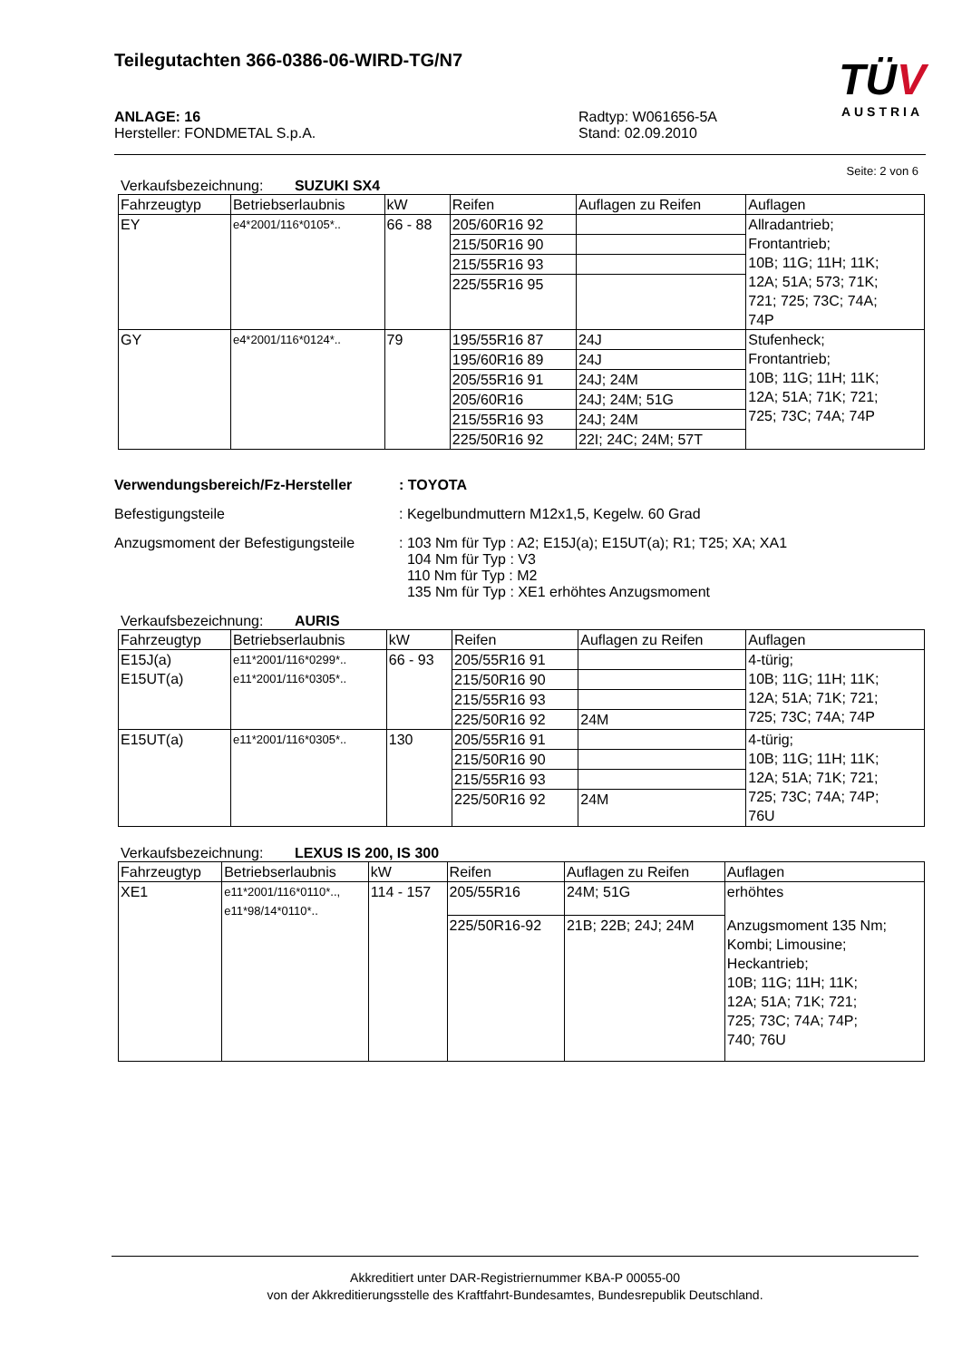Teilegutachten 366-0386-06-WIRD-TG/N7
TÜV
AUSTRIA
ANLAGE: 16
Hersteller: FONDMETAL S.p.A.
Radtyp: W061656-5A
Stand: 02.09.2010
Seite: 2 von 6
Verkaufsbezeichnung: SUZUKI SX4
| Fahrzeugtyp | Betriebserlaubnis | kW | Reifen | Auflagen zu Reifen | Auflagen |
| --- | --- | --- | --- | --- | --- |
| EY | e4*2001/116*0105*.. | 66 - 88 | 205/60R16 92 | | Allradantrieb; Frontantrieb; 10B; 11G; 11H; 11K; 12A; 51A; 573; 71K; 721; 725; 73C; 74A; 74P |
| | | | 215/50R16 90 | | |
| | | | 215/55R16 93 | | |
| | | | 225/55R16 95 | | |
| GY | e4*2001/116*0124*.. | 79 | 195/55R16 87 | 24J | Stufenheck; Frontantrieb; 10B; 11G; 11H; 11K; 12A; 51A; 71K; 721; 725; 73C; 74A; 74P |
| | | | 195/60R16 89 | 24J | |
| | | | 205/55R16 91 | 24J; 24M | |
| | | | 205/60R16 | 24J; 24M; 51G | |
| | | | 215/55R16 93 | 24J; 24M | |
| | | | 225/50R16 92 | 22I; 24C; 24M; 57T | |
Verwendungsbereich/Fz-Hersteller: TOYOTA Befestigungsteile: Kegelbundmuttern M12x1,5, Kegelw. 60 Grad Anzugsmoment der Befestigungsteile: 103 Nm für Typ : A2; E15J(a); E15UT(a); R1; T25; XA; XA1
104 Nm für Typ : V3
110 Nm für Typ : M2
135 Nm für Typ : XE1 erhöhtes Anzugsmoment
Verkaufsbezeichnung: AURIS
| Fahrzeugtyp | Betriebserlaubnis | kW | Reifen | Auflagen zu Reifen | Auflagen |
| --- | --- | --- | --- | --- | --- |
| E15J(a) E15UT(a) | e11*2001/116*0299*.. e11*2001/116*0305*.. | 66 - 93 | 205/55R16 91 | | 4-türig; 10B; 11G; 11H; 11K; 12A; 51A; 71K; 721; 725; 73C; 74A; 74P |
| | | | 215/50R16 90 | | |
| | | | 215/55R16 93 | | |
| | | | 225/50R16 92 | 24M | |
| E15UT(a) | e11*2001/116*0305*.. | 130 | 205/55R16 91 | | 4-türig; 10B; 11G; 11H; 11K; 12A; 51A; 71K; 721; 725; 73C; 74A; 74P; 76U |
| | | | 215/50R16 90 | | |
| | | | 215/55R16 93 | | |
| | | | 225/50R16 92 | 24M | |
Verkaufsbezeichnung: LEXUS IS 200, IS 300
| Fahrzeugtyp | Betriebserlaubnis | kW | Reifen | Auflagen zu Reifen | Auflagen |
| --- | --- | --- | --- | --- | --- |
| XE1 | e11*2001/116*0110*.., e11*98/14*0110*.. | 114 - 157 | 205/55R16 | 24M; 51G | erhöhtes |
| | | | 225/50R16-92 | 21B; 22B; 24J; 24M | Anzugsmoment 135 Nm; Kombi; Limousine; Heckantrieb; 10B; 11G; 11H; 11K; 12A; 51A; 71K; 721; 725; 73C; 74A; 74P; 740; 76U |
Akkreditiert unter DAR-Registriernummer KBA-P 00055-00
von der Akkreditierungsstelle des Kraftfahrt-Bundesamtes, Bundesrepublik Deutschland.